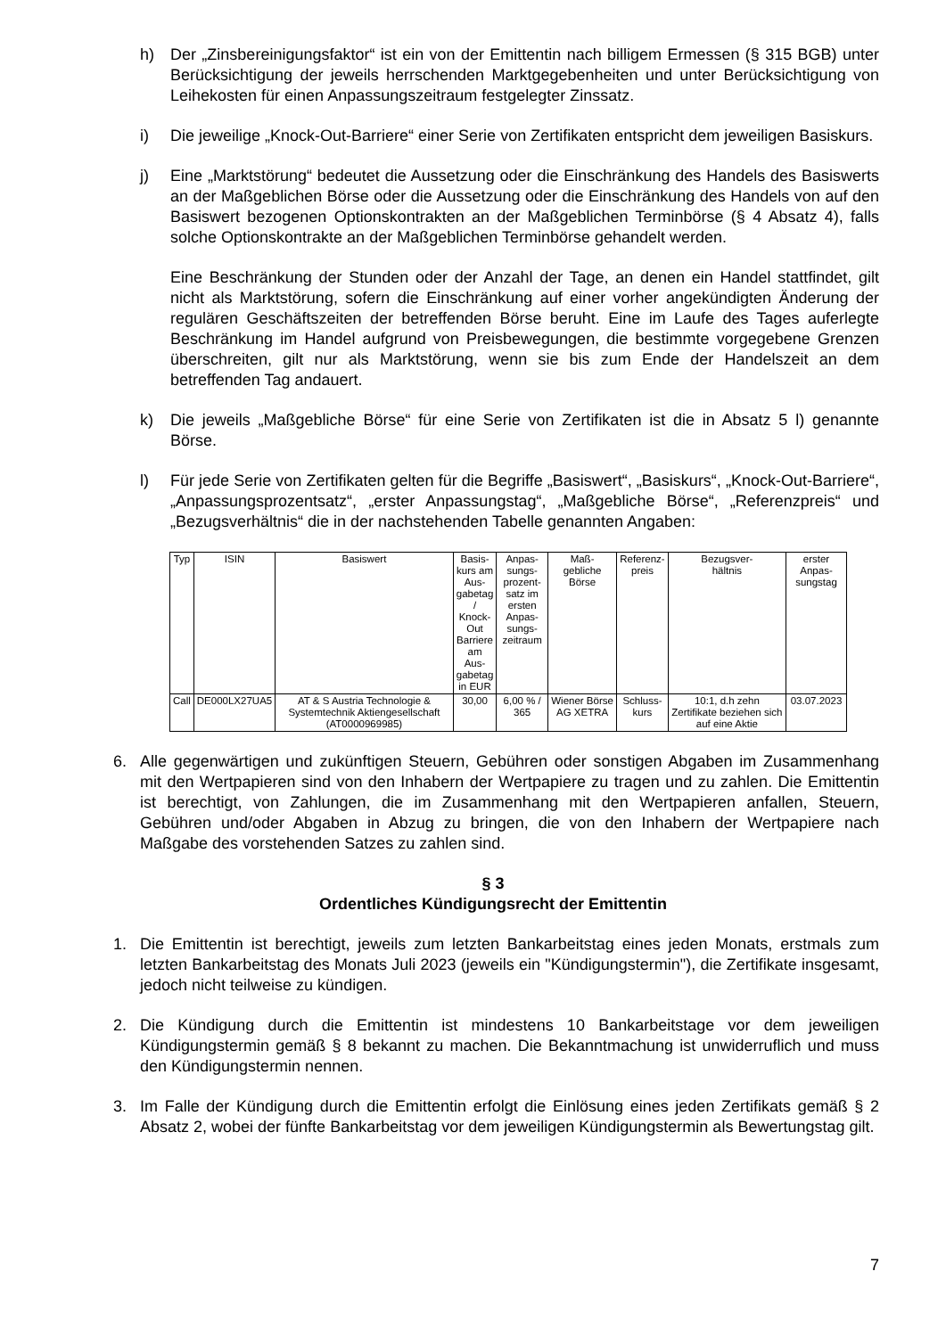h) Der „Zinsbereinigungsfaktor“ ist ein von der Emittentin nach billigem Ermessen (§ 315 BGB) unter Berücksichtigung der jeweils herrschenden Marktgegebenheiten und unter Berücksichtigung von Leihekosten für einen Anpassungszeitraum festgelegter Zinssatz.
i) Die jeweilige „Knock-Out-Barriere“ einer Serie von Zertifikaten entspricht dem jeweiligen Basiskurs.
j) Eine „Marktstörung“ bedeutet die Aussetzung oder die Einschränkung des Handels des Basiswerts an der Maßgeblichen Börse oder die Aussetzung oder die Einschränkung des Handels von auf den Basiswert bezogenen Optionskontrakten an der Maßgeblichen Terminbörse (§ 4 Absatz 4), falls solche Optionskontrakte an der Maßgeblichen Terminbörse gehandelt werden.
Eine Beschränkung der Stunden oder der Anzahl der Tage, an denen ein Handel stattfindet, gilt nicht als Marktstörung, sofern die Einschränkung auf einer vorher angekündigten Änderung der regulären Geschäftszeiten der betreffenden Börse beruht. Eine im Laufe des Tages auferlegte Beschränkung im Handel aufgrund von Preisbewegungen, die bestimmte vorgegebene Grenzen überschreiten, gilt nur als Marktstörung, wenn sie bis zum Ende der Handelszeit an dem betreffenden Tag andauert.
k) Die jeweils „Maßgebliche Börse“ für eine Serie von Zertifikaten ist die in Absatz 5 l) genannte Börse.
l) Für jede Serie von Zertifikaten gelten für die Begriffe „Basiswert“, „Basiskurs“, „Knock-Out-Barriere“, „Anpassungsprozentsatz“, „erster Anpassungstag“, „Maßgebliche Börse“, „Referenzpreis“ und „Bezugsverhältnis“ die in der nachstehenden Tabelle genannten Angaben:
| Typ | ISIN | Basiswert | Basis- kurs am Aus- gabetag / Knock- Out Barriere am Aus- gabetag in EUR | Anpas- sungs- prozent- satz im ersten Anpas- sungs- zeitraum | Maß- gebliche Börse | Referenz- preis | Bezugsver- hältnis | erster Anpas- sungstag |
| --- | --- | --- | --- | --- | --- | --- | --- | --- |
| Call | DE000LX27UA5 | AT & S Austria Technologie & Systemtechnik Aktiengesellschaft (AT0000969985) | 30,00 | 6,00 % / 365 | Wiener Börse AG XETRA | Schluss- kurs | 10:1, d.h zehn Zertifikate beziehen sich auf eine Aktie | 03.07.2023 |
6. Alle gegenwärtigen und zukünftigen Steuern, Gebühren oder sonstigen Abgaben im Zusammenhang mit den Wertpapieren sind von den Inhabern der Wertpapiere zu tragen und zu zahlen. Die Emittentin ist berechtigt, von Zahlungen, die im Zusammenhang mit den Wertpapieren anfallen, Steuern, Gebühren und/oder Abgaben in Abzug zu bringen, die von den Inhabern der Wertpapiere nach Maßgabe des vorstehenden Satzes zu zahlen sind.
§ 3
Ordentliches Kündigungsrecht der Emittentin
1. Die Emittentin ist berechtigt, jeweils zum letzten Bankarbeitstag eines jeden Monats, erstmals zum letzten Bankarbeitstag des Monats Juli 2023 (jeweils ein "Kündigungstermin"), die Zertifikate insgesamt, jedoch nicht teilweise zu kündigen.
2. Die Kündigung durch die Emittentin ist mindestens 10 Bankarbeitstage vor dem jeweiligen Kündigungstermin gemäß § 8 bekannt zu machen. Die Bekanntmachung ist unwiderruflich und muss den Kündigungstermin nennen.
3. Im Falle der Kündigung durch die Emittentin erfolgt die Einlösung eines jeden Zertifikats gemäß § 2 Absatz 2, wobei der fünfte Bankarbeitstag vor dem jeweiligen Kündigungstermin als Bewertungstag gilt.
7